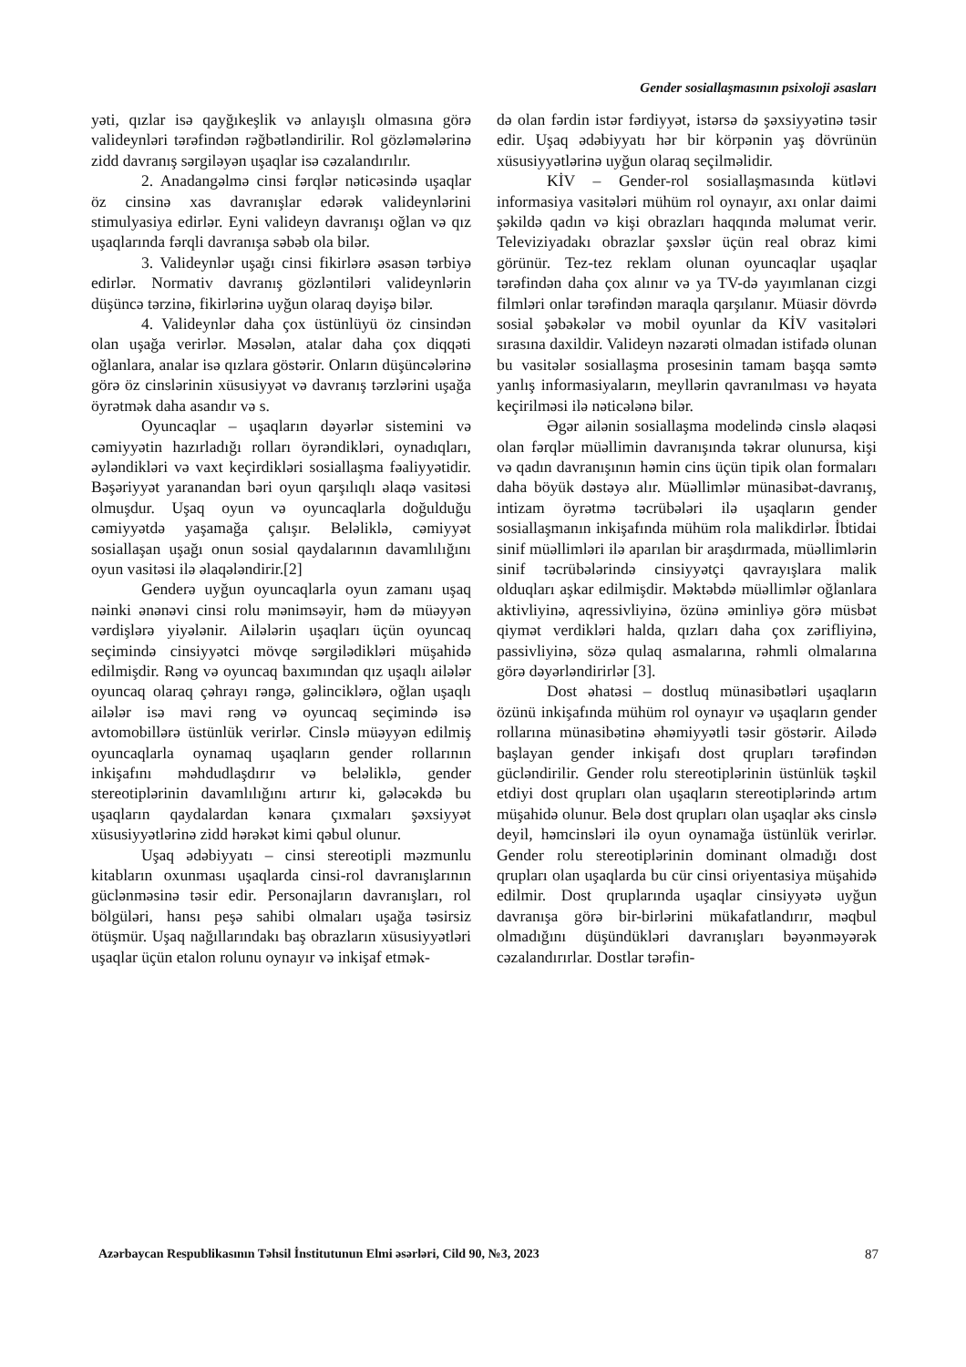Gender sosiallaşmasının psixoloji əsasları
yəti, qızlar isə qayğıkeşlik və anlayışlı olmasına görə valideynləri tərəfindən rəğbətləndirilir. Rol gözləmələrinə zidd davranış sərgiləyən uşaqlar isə cəzalandırılır.
2. Anadangəlmə cinsi fərqlər nəticəsində uşaqlar öz cinsinə xas davranışlar edərək valideynlərini stimulyasiya edirlər. Eyni valideyn davranışı oğlan və qız uşaqlarında fərqli davranışa səbəb ola bilər.
3. Valideynlər uşağı cinsi fikirlərə əsasən tərbiyə edirlər. Normativ davranış gözləntiləri valideynlərin düşüncə tərzinə, fikirlərinə uyğun olaraq dəyişə bilər.
4. Valideynlər daha çox üstünlüyü öz cinsindən olan uşağa verirlər. Məsələn, atalar daha çox diqqəti oğlanlara, analar isə qızlara göstərir. Onların düşüncələrinə görə öz cinslərinin xüsusiyyət və davranış tərzlərini uşağa öyrətmək daha asandır və s.
Oyuncaqlar – uşaqların dəyərlər sistemini və cəmiyyətin hazırladığı rolları öyrəndikləri, oynadıqları, əyləndikləri və vaxt keçirdikləri sosiallaşma fəaliyyətidir. Bəşəriyyət yaranandan bəri oyun qarşılıqlı əlaqə vasitəsi olmuşdur. Uşaq oyun və oyuncaqlarla doğulduğu cəmiyyətdə yaşamağa çalışır. Beləliklə, cəmiyyət sosiallaşan uşağı onun sosial qaydalarının davamlılığını oyun vasitəsi ilə əlaqələndirir.[2]
Genderə uyğun oyuncaqlarla oyun zamanı uşaq nəinki ənənəvi cinsi rolu mənimsəyir, həm də müəyyən vərdişlərə yiyələnir. Ailələrin uşaqları üçün oyuncaq seçimində cinsiyyətci mövqe sərgilədikləri müşahidə edilmişdir. Rəng və oyuncaq baxımından qız uşaqlı ailələr oyuncaq olaraq çəhrayı rəngə, gəlinciklərə, oğlan uşaqlı ailələr isə mavi rəng və oyuncaq seçimində isə avtomobillərə üstünlük verirlər. Cinslə müəyyən edilmiş oyuncaqlarla oynamaq uşaqların gender rollarının inkişafını məhdudlaşdırır və beləliklə, gender stereotiplərinin davamlılığını artırır ki, gələcəkdə bu uşaqların qaydalardan kənara çıxmaları şəxsiyyət xüsusiyyətlərinə zidd hərəkət kimi qəbul olunur.
Uşaq ədəbiyyatı – cinsi stereotipli məzmunlu kitabların oxunması uşaqlarda cinsi-rol davranışlarının güclənməsinə təsir edir. Personajların davranışları, rol bölgüləri, hansı peşə sahibi olmaları uşağa təsirsiz ötüşmür. Uşaq nağıllarındakı baş obrazların xüsusiyyətləri uşaqlar üçün etalon rolunu oynayır və inkişaf etmək-
də olan fərdin istər fərdiyyət, istərsə də şəxsiyyətinə təsir edir. Uşaq ədəbiyyatı hər bir körpənin yaş dövrünün xüsusiyyətlərinə uyğun olaraq seçilməlidir.
KİV – Gender-rol sosiallaşmasında kütləvi informasiya vasitələri mühüm rol oynayır, axı onlar daimi şəkildə qadın və kişi obrazları haqqında məlumat verir. Televiziyadakı obrazlar şəxslər üçün real obraz kimi görünür. Tez-tez reklam olunan oyuncaqlar uşaqlar tərəfindən daha çox alınır və ya TV-də yayımlanan cizgi filmləri onlar tərəfindən maraqla qarşılanır. Müasir dövrdə sosial şəbəkələr və mobil oyunlar da KİV vasitələri sırasına daxildir. Valideyn nəzarəti olmadan istifadə olunan bu vasitələr sosiallaşma prosesinin tamam başqa səmtə yanlış informasiyaların, meyllərin qavranılması və həyata keçirilməsi ilə nəticələnə bilər.
Əgər ailənin sosiallaşma modelində cinslə əlaqəsi olan fərqlər müəllimin davranışında təkrar olunursa, kişi və qadın davranışının həmin cins üçün tipik olan formaları daha böyük dəstəyə alır. Müəllimlər münasibət-davranış, intizam öyrətmə təcrübələri ilə uşaqların gender sosiallaşmanın inkişafında mühüm rola malikdirlər. İbtidai sinif müəllimləri ilə aparılan bir araşdırmada, müəllimlərin sinif təcrübələrində cinsiyyətçi qavrayışlara malik olduqları aşkar edilmişdir. Məktəbdə müəllimlər oğlanlara aktivliyinə, aqressivliyinə, özünə əminliyə görə müsbət qiymət verdikləri halda, qızları daha çox zərifliyinə, passivliyinə, sözə qulaq asmalarına, rəhmli olmalarına görə dəyərləndirirlər [3].
Dost əhatəsi – dostluq münasibətləri uşaqların özünü inkişafında mühüm rol oynayır və uşaqların gender rollarına münasibətinə əhəmiyyətli təsir göstərir. Ailədə başlayan gender inkişafı dost qrupları tərəfindən gücləndirilir. Gender rolu stereotiplərinin üstünlük təşkil etdiyi dost qrupları olan uşaqların stereotiplərində artım müşahidə olunur. Belə dost qrupları olan uşaqlar əks cinslə deyil, həmcinsləri ilə oyun oynamağa üstünlük verirlər. Gender rolu stereotiplərinin dominant olmadığı dost qrupları olan uşaqlarda bu cür cinsi oriyentasiya müşahidə edilmir. Dost qruplarında uşaqlar cinsiyyətə uyğun davranışa görə bir-birlərini mükafatlandırır, məqbul olmadığını düşündükləri davranışları bəyənməyərək cəzalandırırlar. Dostlar tərəfin-
Azərbaycan Respublikasının Təhsil İnstitutunun Elmi əsərləri, Cild 90, №3, 2023 87